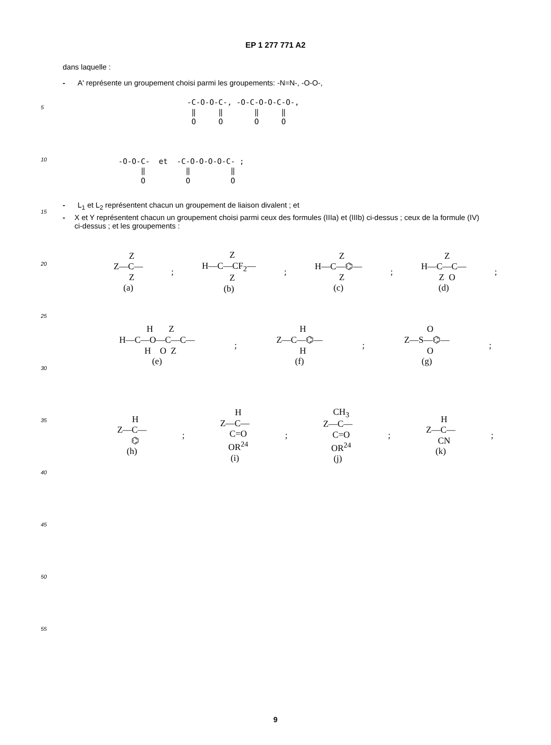EP 1 277 771 A2
5
10
15
20
25
30
35
40
45
50
55
dans laquelle :
- A' représente un groupement choisi parmi les groupements: -N=N-, -O-O-,
-C-O-O-C-, -O-C-O-O-C-O-, ‖ ‖ ‖ ‖ O O O O
-O-O-C- et -C-O-O-O-O-C- ; ‖ ‖ ‖ O O O
- L<sub>1</sub> et L<sub>2</sub> représentent chacun un groupement de liaison divalent ; et
- X et Y représentent chacun un groupement choisi parmi ceux des formules (IIIa) et (IIIb) ci-dessus ; ceux de la formule (IV) ci-dessus ; et les groupements :
Z Z—C— Z (a)
;
Z H—C—CF<sub>2</sub>— Z (b)
;
Z H—C—⌬— Z (c)
;
Z H—C—C— Z O (d)
;
H Z H—C—O—C—C— H O Z (e)
;
H Z—C—⌬— H (f)
;
O Z—S—⌬— O (g)
;
H Z—C— ⌬ (h)
;
H Z—C— C=O OR<sup>24</sup> (i)
;
CH<sub>3</sub> Z—C— C=O OR<sup>24</sup> (j)
;
H Z—C— CN (k)
;
9